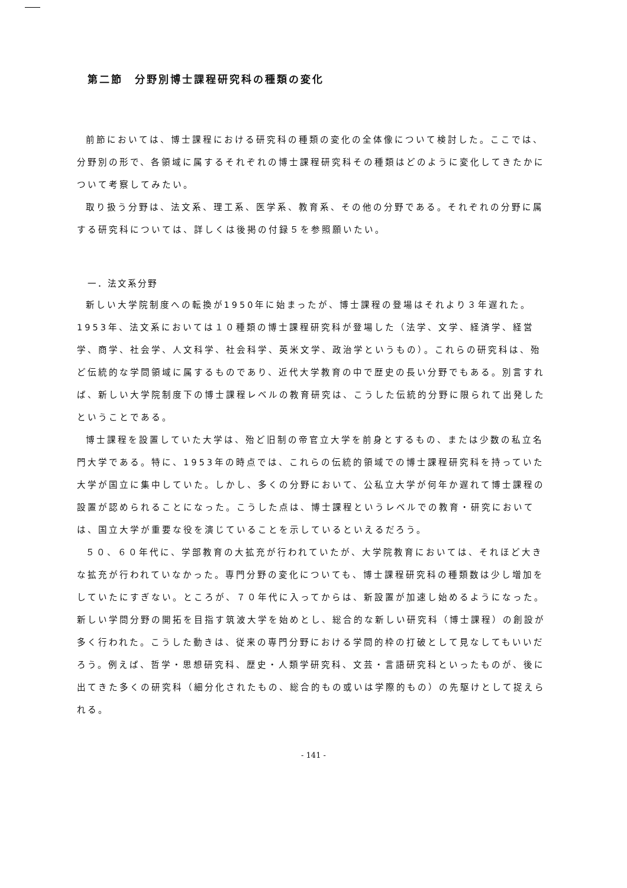第二節　分野別博士課程研究科の種類の変化
前節においては、博士課程における研究科の種類の変化の全体像について検討した。ここでは、分野別の形で、各領域に属するそれぞれの博士課程研究科その種類はどのように変化してきたかについて考察してみたい。
取り扱う分野は、法文系、理工系、医学系、教育系、その他の分野である。それぞれの分野に属する研究科については、詳しくは後掲の付録５を参照願いたい。
一．法文系分野
新しい大学院制度への転換が1950年に始まったが、博士課程の登場はそれより３年遅れた。1953年、法文系においては１０種類の博士課程研究科が登場した（法学、文学、経済学、経営学、商学、社会学、人文科学、社会科学、英米文学、政治学というもの）。これらの研究科は、殆ど伝統的な学問領域に属するものであり、近代大学教育の中で歴史の長い分野でもある。別言すれば、新しい大学院制度下の博士課程レベルの教育研究は、こうした伝統的分野に限られて出発したということである。
博士課程を設置していた大学は、殆ど旧制の帝官立大学を前身とするもの、または少数の私立名門大学である。特に、1953年の時点では、これらの伝統的領域での博士課程研究科を持っていた大学が国立に集中していた。しかし、多くの分野において、公私立大学が何年か遅れて博士課程の設置が認められることになった。こうした点は、博士課程というレベルでの教育・研究においては、国立大学が重要な役を演じていることを示しているといえるだろう。
５０、６０年代に、学部教育の大拡充が行われていたが、大学院教育においては、それほど大きな拡充が行われていなかった。専門分野の変化についても、博士課程研究科の種類数は少し増加をしていたにすぎない。ところが、７０年代に入ってからは、新設置が加速し始めるようになった。新しい学問分野の開拓を目指す筑波大学を始めとし、総合的な新しい研究科（博士課程）の創設が多く行われた。こうした動きは、従来の専門分野における学問的枠の打破として見なしてもいいだろう。例えば、哲学・思想研究科、歴史・人類学研究科、文芸・言語研究科といったものが、後に出てきた多くの研究科（細分化されたもの、総合的もの或いは学際的もの）の先駆けとして捉えられる。
- 141 -